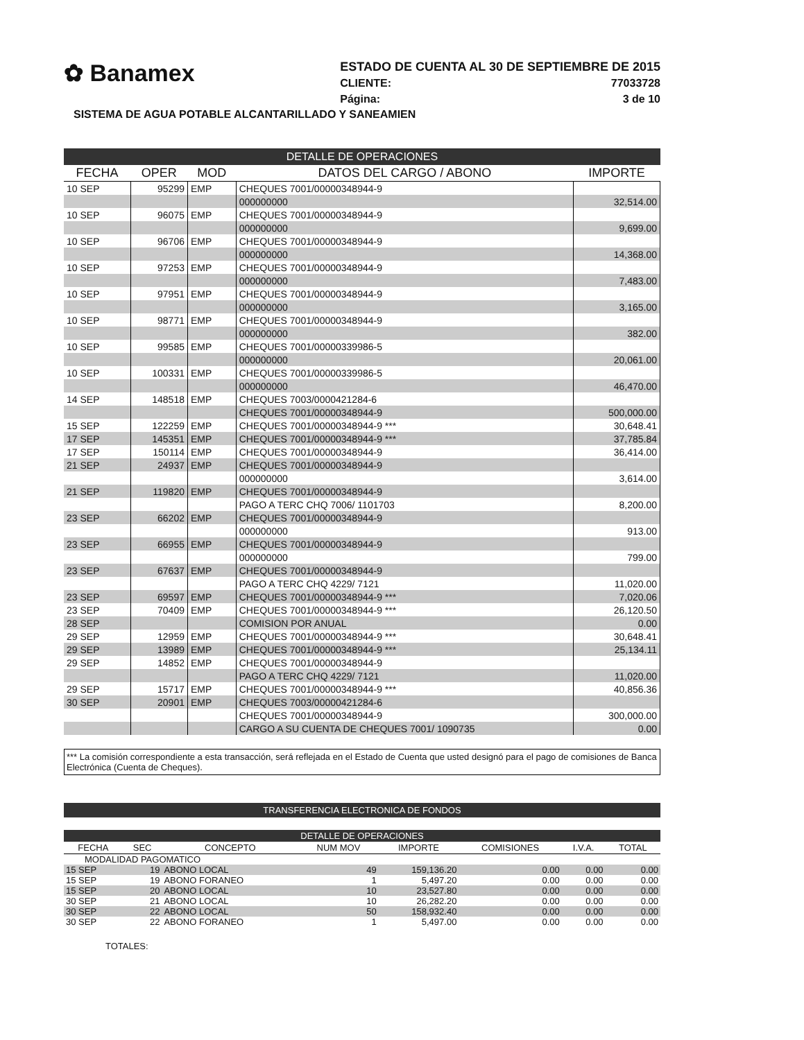✿ Banamex
ESTADO DE CUENTA AL 30 DE SEPTIEMBRE DE 2015
CLIENTE: 77033728
Página: 3 de 10
SISTEMA DE AGUA POTABLE ALCANTARILLADO Y SANEAMIEN
DETALLE DE OPERACIONES
| FECHA | OPER | MOD | DATOS DEL CARGO / ABONO | IMPORTE |
| --- | --- | --- | --- | --- |
| 10 SEP | 95299 | EMP | CHEQUES 7001/00000348944-9 | |
| | | | 000000000 | 32,514.00 |
| 10 SEP | 96075 | EMP | CHEQUES 7001/00000348944-9 | |
| | | | 000000000 | 9,699.00 |
| 10 SEP | 96706 | EMP | CHEQUES 7001/00000348944-9 | |
| | | | 000000000 | 14,368.00 |
| 10 SEP | 97253 | EMP | CHEQUES 7001/00000348944-9 | |
| | | | 000000000 | 7,483.00 |
| 10 SEP | 97951 | EMP | CHEQUES 7001/00000348944-9 | |
| | | | 000000000 | 3,165.00 |
| 10 SEP | 98771 | EMP | CHEQUES 7001/00000348944-9 | |
| | | | 000000000 | 382.00 |
| 10 SEP | 99585 | EMP | CHEQUES 7001/00000339986-5 | |
| | | | 000000000 | 20,061.00 |
| 10 SEP | 100331 | EMP | CHEQUES 7001/00000339986-5 | |
| | | | 000000000 | 46,470.00 |
| 14 SEP | 148518 | EMP | CHEQUES 7003/0000421284-6 | |
| | | | CHEQUES 7001/00000348944-9 | 500,000.00 |
| 15 SEP | 122259 | EMP | CHEQUES 7001/00000348944-9 *** | 30,648.41 |
| 17 SEP | 145351 | EMP | CHEQUES 7001/00000348944-9 *** | 37,785.84 |
| 17 SEP | 150114 | EMP | CHEQUES 7001/00000348944-9 | 36,414.00 |
| 21 SEP | 24937 | EMP | CHEQUES 7001/00000348944-9 | |
| | | | 000000000 | 3,614.00 |
| 21 SEP | 119820 | EMP | CHEQUES 7001/00000348944-9 | |
| | | | PAGO A TERC CHQ 7006/ 1101703 | 8,200.00 |
| 23 SEP | 66202 | EMP | CHEQUES 7001/00000348944-9 | |
| | | | 000000000 | 913.00 |
| 23 SEP | 66955 | EMP | CHEQUES 7001/00000348944-9 | |
| | | | 000000000 | 799.00 |
| 23 SEP | 67637 | EMP | CHEQUES 7001/00000348944-9 | |
| | | | PAGO A TERC CHQ 4229/ 7121 | 11,020.00 |
| 23 SEP | 69597 | EMP | CHEQUES 7001/00000348944-9 *** | 7,020.06 |
| 23 SEP | 70409 | EMP | CHEQUES 7001/00000348944-9 *** | 26,120.50 |
| 28 SEP | | | COMISION POR ANUAL | 0.00 |
| 29 SEP | 12959 | EMP | CHEQUES 7001/00000348944-9 *** | 30,648.41 |
| 29 SEP | 13989 | EMP | CHEQUES 7001/00000348944-9 *** | 25,134.11 |
| 29 SEP | 14852 | EMP | CHEQUES 7001/00000348944-9 | |
| | | | PAGO A TERC CHQ 4229/ 7121 | 11,020.00 |
| 29 SEP | 15717 | EMP | CHEQUES 7001/00000348944-9 *** | 40,856.36 |
| 30 SEP | 20901 | EMP | CHEQUES 7003/00000421284-6 | |
| | | | CHEQUES 7001/00000348944-9 | 300,000.00 |
| | | | CARGO A SU CUENTA DE CHEQUES 7001/ 1090735 | 0.00 |
*** La comisión correspondiente a esta transacción, será reflejada en el Estado de Cuenta que usted designó para el pago de comisiones de Banca Electrónica (Cuenta de Cheques).
TRANSFERENCIA ELECTRONICA DE FONDOS
DETALLE DE OPERACIONES
| FECHA | SEC | CONCEPTO | NUM MOV | IMPORTE | COMISIONES | I.V.A. | TOTAL |
| --- | --- | --- | --- | --- | --- | --- | --- |
| MODALIDAD PAGOMATICO | | | | | | | |
| 15 SEP | 19 | ABONO LOCAL | 49 | 159,136.20 | 0.00 | 0.00 | 0.00 |
| 15 SEP | 19 | ABONO FORANEO | 1 | 5,497.20 | 0.00 | 0.00 | 0.00 |
| 15 SEP | 20 | ABONO LOCAL | 10 | 23,527.80 | 0.00 | 0.00 | 0.00 |
| 30 SEP | 21 | ABONO LOCAL | 10 | 26,282.20 | 0.00 | 0.00 | 0.00 |
| 30 SEP | 22 | ABONO LOCAL | 50 | 158,932.40 | 0.00 | 0.00 | 0.00 |
| 30 SEP | 22 | ABONO FORANEO | 1 | 5,497.00 | 0.00 | 0.00 | 0.00 |
TOTALES: